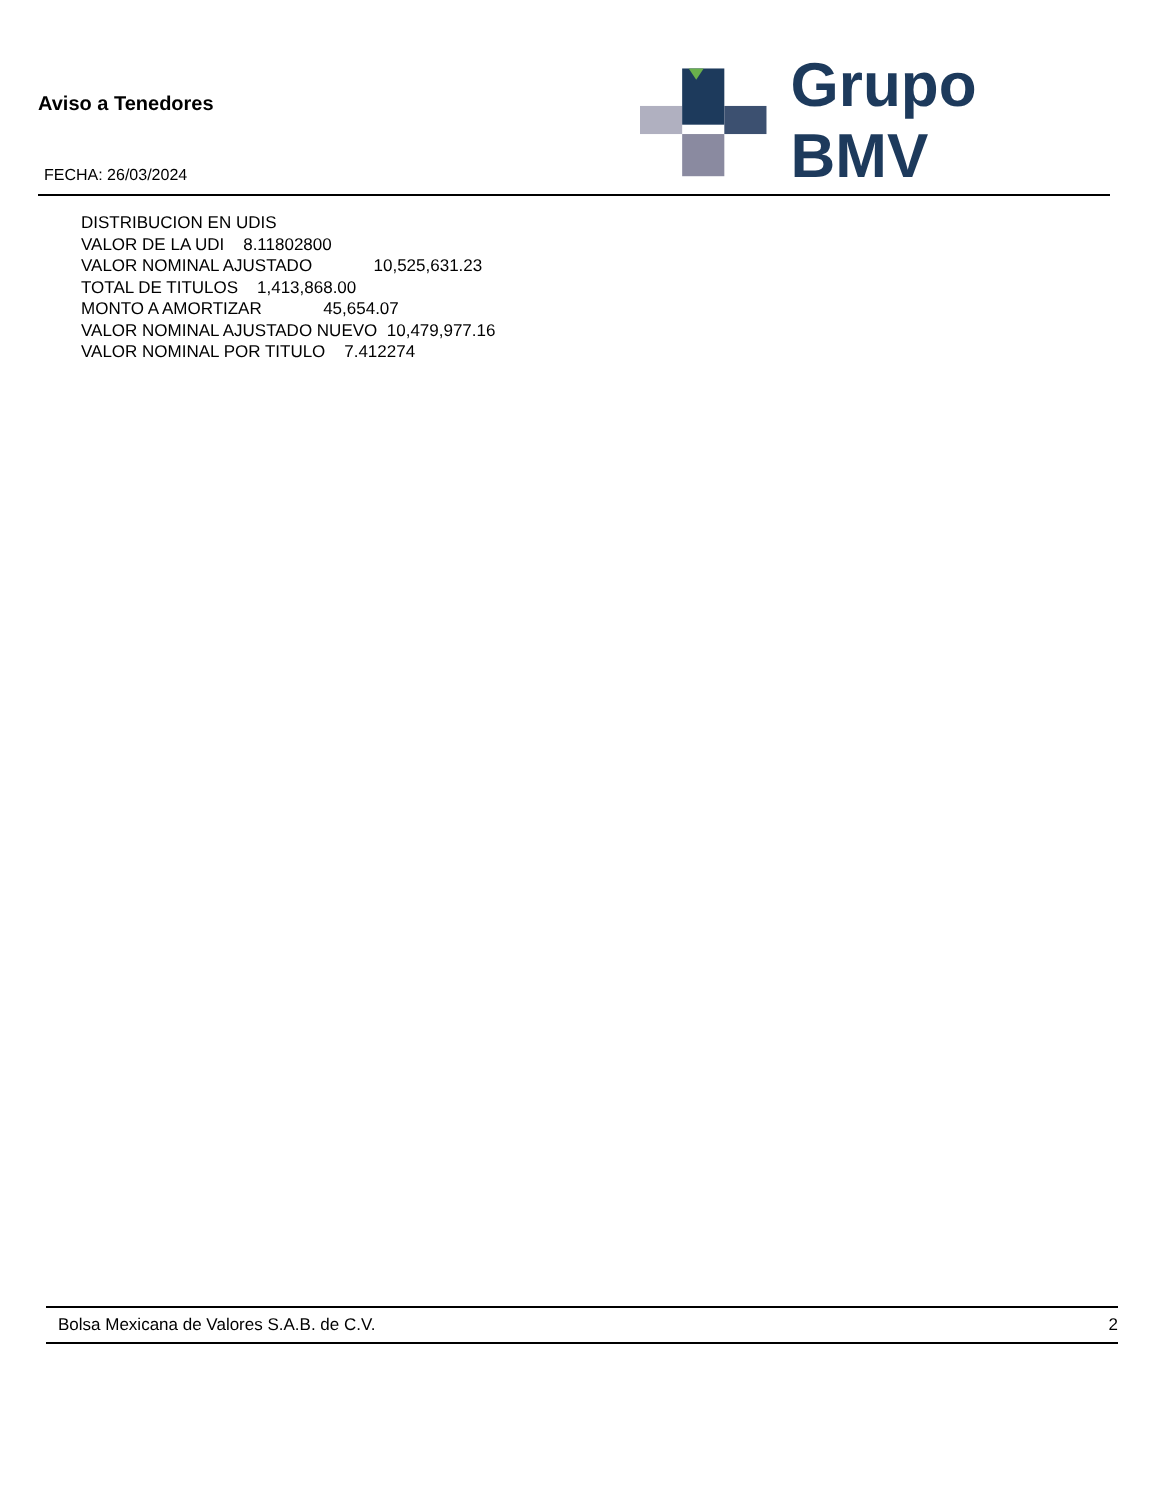Aviso a Tenedores
FECHA: 26/03/2024
Grupo BMV
DISTRIBUCION EN UDIS VALOR DE LA UDI 8.11802800 VALOR NOMINAL AJUSTADO 10,525,631.23 TOTAL DE TITULOS 1,413,868.00 MONTO A AMORTIZAR 45,654.07 VALOR NOMINAL AJUSTADO NUEVO 10,479,977.16 VALOR NOMINAL POR TITULO 7.412274
Bolsa Mexicana de Valores S.A.B. de C.V. 2